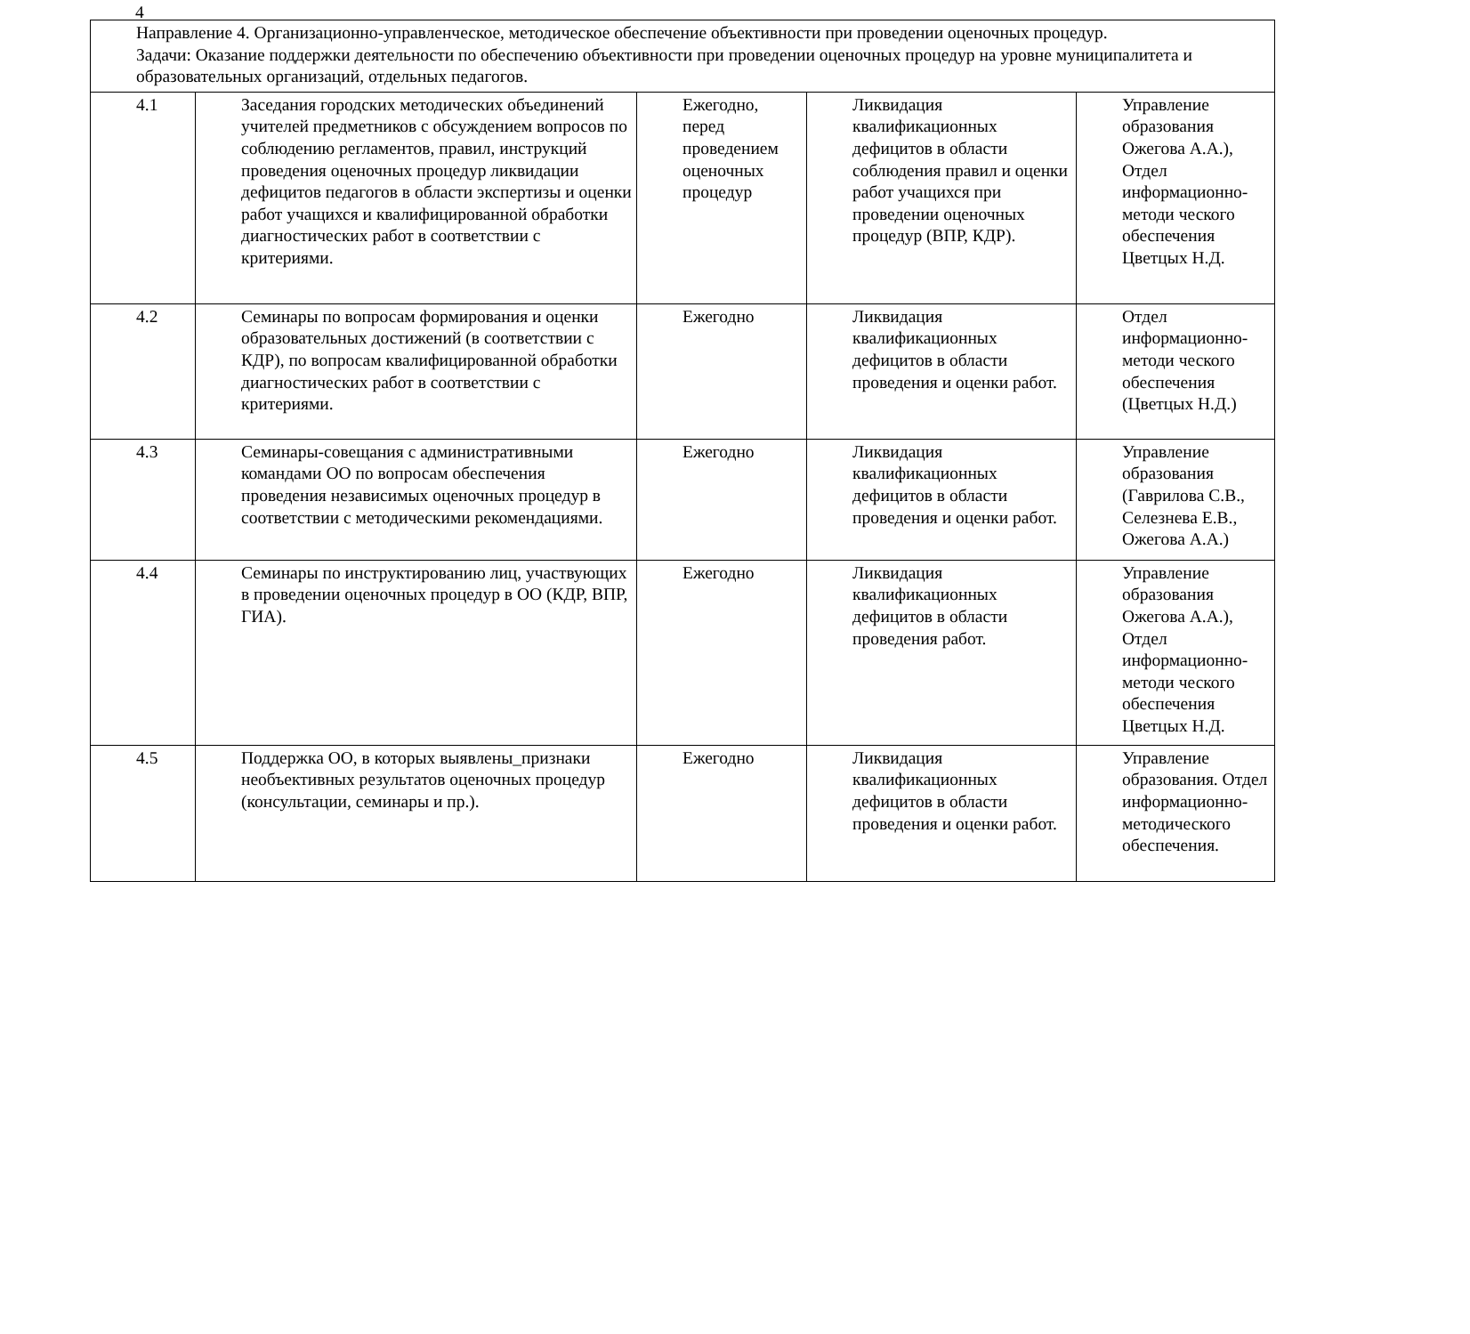4
| Направление 4. Организационно-управленческое, методическое обеспечение объективности при проведении оценочных процедур. Задачи: Оказание поддержки деятельности по обеспечению объективности при проведении оценочных процедур на уровне муниципалитета и образовательных организаций, отдельных педагогов. | | | | |
| 4.1 | Заседания городских методических объединений учителей предметников с обсуждением вопросов по соблюдению регламентов, правил, инструкций проведения оценочных процедур ликвидации дефицитов педагогов в области экспертизы и оценки работ учащихся и квалифицированной обработки диагностических работ в соответствии с критериями. | Ежегодно, перед проведением оценочных процедур | Ликвидация квалификационных дефицитов в области соблюдения правил и оценки работ учащихся при проведении оценочных процедур (ВПР, КДР). | Управление образования Ожегова А.А.), Отдел информационно-методи ческого обеспечения Цветцых Н.Д. |
| 4.2 | Семинары по вопросам формирования и оценки образовательных достижений (в соответствии с КДР), по вопросам квалифицированной обработки диагностических работ в соответствии с критериями. | Ежегодно | Ликвидация квалификационных дефицитов в области проведения и оценки работ. | Отдел информационно-методи ческого обеспечения (Цветцых Н.Д.) |
| 4.3 | Семинары-совещания с административными командами ОО по вопросам обеспечения проведения независимых оценочных процедур в соответствии с методическими рекомендациями. | Ежегодно | Ликвидация квалификационных дефицитов в области проведения и оценки работ. | Управление образования (Гаврилова С.В., Селезнева Е.В., Ожегова А.А.) |
| 4.4 | Семинары по инструктированию лиц, участвующих в проведении оценочных процедур в ОО (КДР, ВПР, ГИА). | Ежегодно | Ликвидация квалификационных дефицитов в области проведения работ. | Управление образования Ожегова А.А.), Отдел информационно-методи ческого обеспечения Цветцых Н.Д. |
| 4.5 | Поддержка ОО, в которых выявлены_признаки необъективных результатов оценочных процедур (консультации, семинары и пр.). | Ежегодно | Ликвидация квалификационных дефицитов в области проведения и оценки работ. | Управление образования. Отдел информационно-методического обеспечения. |